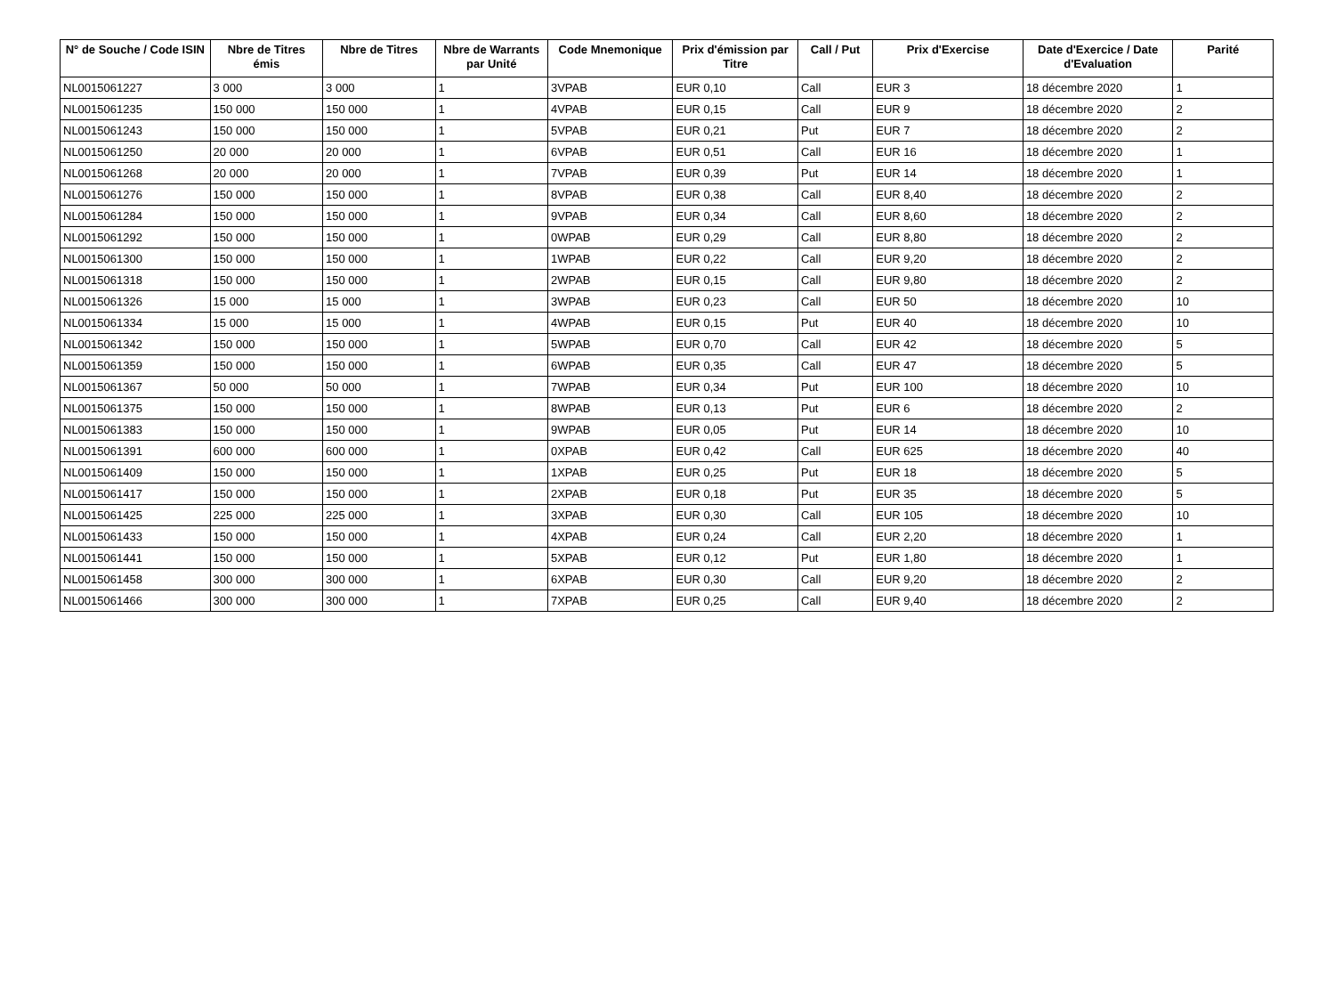| N° de Souche / Code ISIN | Nbre de Titres émis | Nbre de Titres | Nbre de Warrants par Unité | Code Mnemonique | Prix d'émission par Titre | Call / Put | Prix d'Exercise | Date d'Exercice / Date d'Evaluation | Parité |
| --- | --- | --- | --- | --- | --- | --- | --- | --- | --- |
| NL0015061227 | 3 000 | 3 000 | 1 | 3VPAB | EUR 0,10 | Call | EUR 3 | 18 décembre 2020 | 1 |
| NL0015061235 | 150 000 | 150 000 | 1 | 4VPAB | EUR 0,15 | Call | EUR 9 | 18 décembre 2020 | 2 |
| NL0015061243 | 150 000 | 150 000 | 1 | 5VPAB | EUR 0,21 | Put | EUR 7 | 18 décembre 2020 | 2 |
| NL0015061250 | 20 000 | 20 000 | 1 | 6VPAB | EUR 0,51 | Call | EUR 16 | 18 décembre 2020 | 1 |
| NL0015061268 | 20 000 | 20 000 | 1 | 7VPAB | EUR 0,39 | Put | EUR 14 | 18 décembre 2020 | 1 |
| NL0015061276 | 150 000 | 150 000 | 1 | 8VPAB | EUR 0,38 | Call | EUR 8,40 | 18 décembre 2020 | 2 |
| NL0015061284 | 150 000 | 150 000 | 1 | 9VPAB | EUR 0,34 | Call | EUR 8,60 | 18 décembre 2020 | 2 |
| NL0015061292 | 150 000 | 150 000 | 1 | 0WPAB | EUR 0,29 | Call | EUR 8,80 | 18 décembre 2020 | 2 |
| NL0015061300 | 150 000 | 150 000 | 1 | 1WPAB | EUR 0,22 | Call | EUR 9,20 | 18 décembre 2020 | 2 |
| NL0015061318 | 150 000 | 150 000 | 1 | 2WPAB | EUR 0,15 | Call | EUR 9,80 | 18 décembre 2020 | 2 |
| NL0015061326 | 15 000 | 15 000 | 1 | 3WPAB | EUR 0,23 | Call | EUR 50 | 18 décembre 2020 | 10 |
| NL0015061334 | 15 000 | 15 000 | 1 | 4WPAB | EUR 0,15 | Put | EUR 40 | 18 décembre 2020 | 10 |
| NL0015061342 | 150 000 | 150 000 | 1 | 5WPAB | EUR 0,70 | Call | EUR 42 | 18 décembre 2020 | 5 |
| NL0015061359 | 150 000 | 150 000 | 1 | 6WPAB | EUR 0,35 | Call | EUR 47 | 18 décembre 2020 | 5 |
| NL0015061367 | 50 000 | 50 000 | 1 | 7WPAB | EUR 0,34 | Put | EUR 100 | 18 décembre 2020 | 10 |
| NL0015061375 | 150 000 | 150 000 | 1 | 8WPAB | EUR 0,13 | Put | EUR 6 | 18 décembre 2020 | 2 |
| NL0015061383 | 150 000 | 150 000 | 1 | 9WPAB | EUR 0,05 | Put | EUR 14 | 18 décembre 2020 | 10 |
| NL0015061391 | 600 000 | 600 000 | 1 | 0XPAB | EUR 0,42 | Call | EUR 625 | 18 décembre 2020 | 40 |
| NL0015061409 | 150 000 | 150 000 | 1 | 1XPAB | EUR 0,25 | Put | EUR 18 | 18 décembre 2020 | 5 |
| NL0015061417 | 150 000 | 150 000 | 1 | 2XPAB | EUR 0,18 | Put | EUR 35 | 18 décembre 2020 | 5 |
| NL0015061425 | 225 000 | 225 000 | 1 | 3XPAB | EUR 0,30 | Call | EUR 105 | 18 décembre 2020 | 10 |
| NL0015061433 | 150 000 | 150 000 | 1 | 4XPAB | EUR 0,24 | Call | EUR 2,20 | 18 décembre 2020 | 1 |
| NL0015061441 | 150 000 | 150 000 | 1 | 5XPAB | EUR 0,12 | Put | EUR 1,80 | 18 décembre 2020 | 1 |
| NL0015061458 | 300 000 | 300 000 | 1 | 6XPAB | EUR 0,30 | Call | EUR 9,20 | 18 décembre 2020 | 2 |
| NL0015061466 | 300 000 | 300 000 | 1 | 7XPAB | EUR 0,25 | Call | EUR 9,40 | 18 décembre 2020 | 2 |